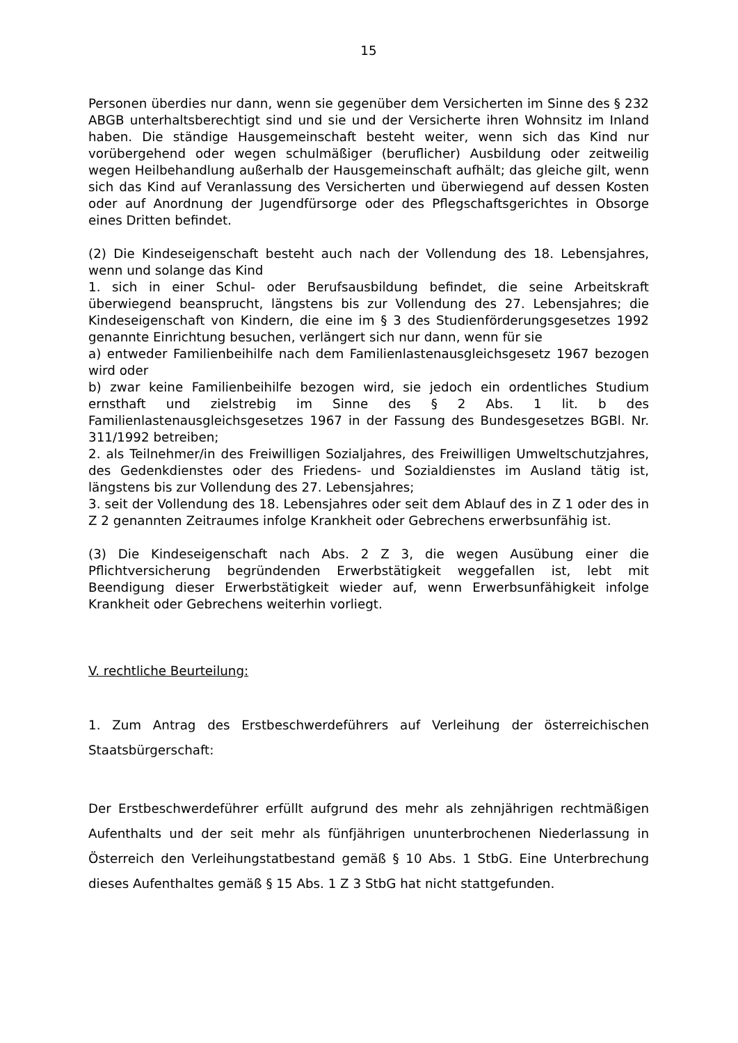15
Personen überdies nur dann, wenn sie gegenüber dem Versicherten im Sinne des § 232 ABGB unterhaltsberechtigt sind und sie und der Versicherte ihren Wohnsitz im Inland haben. Die ständige Hausgemeinschaft besteht weiter, wenn sich das Kind nur vorübergehend oder wegen schulmäßiger (beruflicher) Ausbildung oder zeitweilig wegen Heilbehandlung außerhalb der Hausgemeinschaft aufhält; das gleiche gilt, wenn sich das Kind auf Veranlassung des Versicherten und überwiegend auf dessen Kosten oder auf Anordnung der Jugendfürsorge oder des Pflegschaftsgerichtes in Obsorge eines Dritten befindet.
(2) Die Kindeseigenschaft besteht auch nach der Vollendung des 18. Lebensjahres, wenn und solange das Kind
1. sich in einer Schul- oder Berufsausbildung befindet, die seine Arbeitskraft überwiegend beansprucht, längstens bis zur Vollendung des 27. Lebensjahres; die Kindeseigenschaft von Kindern, die eine im § 3 des Studienförderungsgesetzes 1992 genannte Einrichtung besuchen, verlängert sich nur dann, wenn für sie
a) entweder Familienbeihilfe nach dem Familienlastenausgleichsgesetz 1967 bezogen wird oder
b) zwar keine Familienbeihilfe bezogen wird, sie jedoch ein ordentliches Studium ernsthaft und zielstrebig im Sinne des § 2 Abs. 1 lit. b des Familienlastenausgleichsgesetzes 1967 in der Fassung des Bundesgesetzes BGBl. Nr. 311/1992 betreiben;
2. als Teilnehmer/in des Freiwilligen Sozialjahres, des Freiwilligen Umweltschutzjahres, des Gedenkdienstes oder des Friedens- und Sozialdienstes im Ausland tätig ist, längstens bis zur Vollendung des 27. Lebensjahres;
3. seit der Vollendung des 18. Lebensjahres oder seit dem Ablauf des in Z 1 oder des in Z 2 genannten Zeitraumes infolge Krankheit oder Gebrechens erwerbsunfähig ist.
(3) Die Kindeseigenschaft nach Abs. 2 Z 3, die wegen Ausübung einer die Pflichtversicherung begründenden Erwerbstätigkeit weggefallen ist, lebt mit Beendigung dieser Erwerbstätigkeit wieder auf, wenn Erwerbsunfähigkeit infolge Krankheit oder Gebrechens weiterhin vorliegt.
V. rechtliche Beurteilung:
1. Zum Antrag des Erstbeschwerdeführers auf Verleihung der österreichischen Staatsbürgerschaft:
Der Erstbeschwerdeführer erfüllt aufgrund des mehr als zehnjährigen rechtmäßigen Aufenthalts und der seit mehr als fünfjährigen ununterbrochenen Niederlassung in Österreich den Verleihungstatbestand gemäß § 10 Abs. 1 StbG. Eine Unterbrechung dieses Aufenthaltes gemäß § 15 Abs. 1 Z 3 StbG hat nicht stattgefunden.